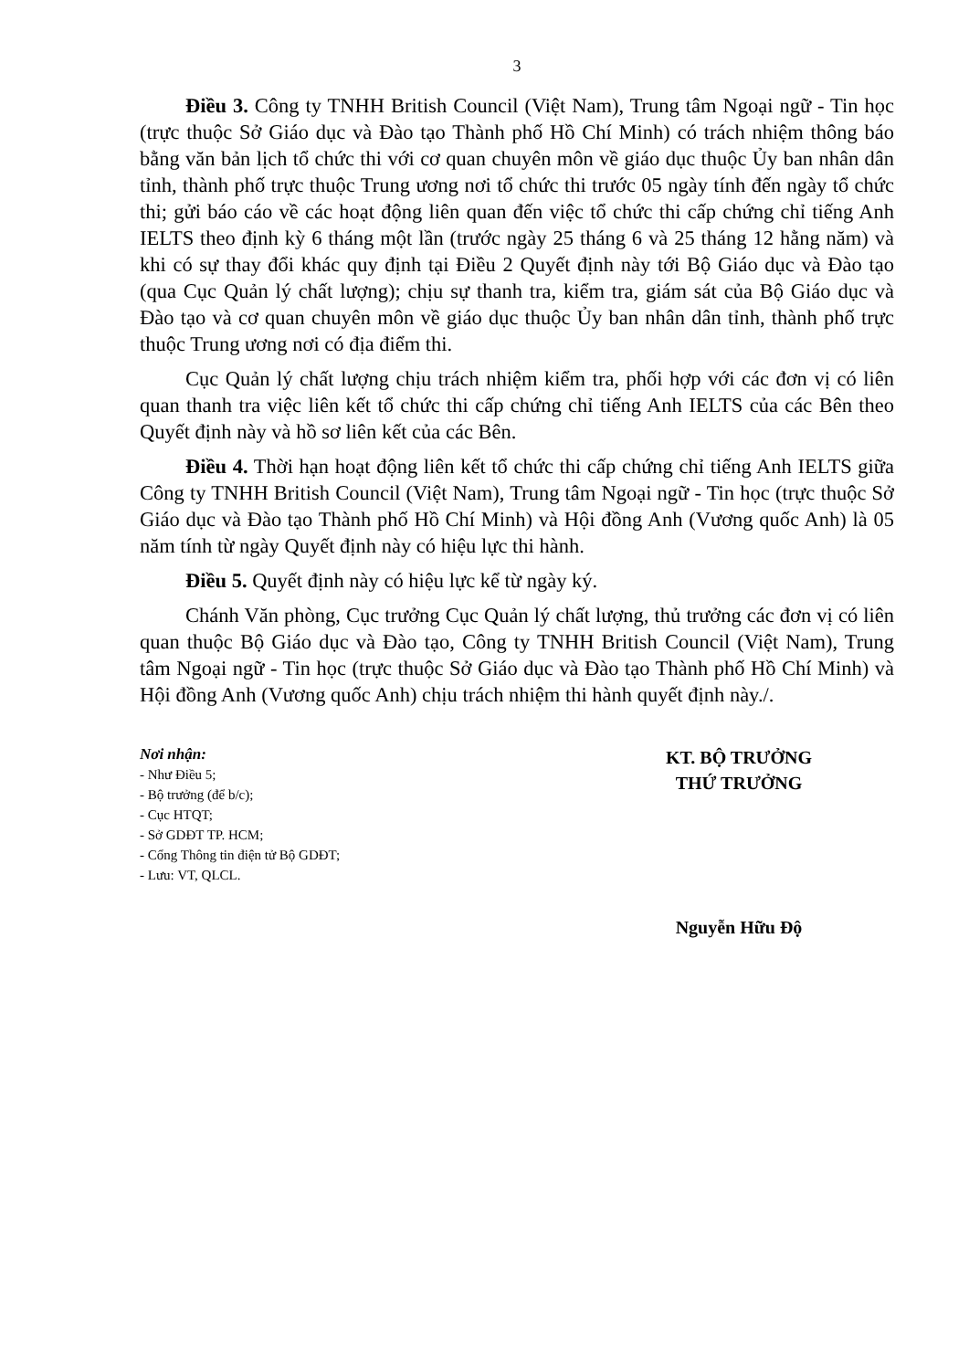3
Điều 3. Công ty TNHH British Council (Việt Nam), Trung tâm Ngoại ngữ - Tin học (trực thuộc Sở Giáo dục và Đào tạo Thành phố Hồ Chí Minh) có trách nhiệm thông báo bằng văn bản lịch tổ chức thi với cơ quan chuyên môn về giáo dục thuộc Ủy ban nhân dân tỉnh, thành phố trực thuộc Trung ương nơi tổ chức thi trước 05 ngày tính đến ngày tổ chức thi; gửi báo cáo về các hoạt động liên quan đến việc tổ chức thi cấp chứng chỉ tiếng Anh IELTS theo định kỳ 6 tháng một lần (trước ngày 25 tháng 6 và 25 tháng 12 hằng năm) và khi có sự thay đổi khác quy định tại Điều 2 Quyết định này tới Bộ Giáo dục và Đào tạo (qua Cục Quản lý chất lượng); chịu sự thanh tra, kiểm tra, giám sát của Bộ Giáo dục và Đào tạo và cơ quan chuyên môn về giáo dục thuộc Ủy ban nhân dân tỉnh, thành phố trực thuộc Trung ương nơi có địa điểm thi.
Cục Quản lý chất lượng chịu trách nhiệm kiểm tra, phối hợp với các đơn vị có liên quan thanh tra việc liên kết tổ chức thi cấp chứng chỉ tiếng Anh IELTS của các Bên theo Quyết định này và hồ sơ liên kết của các Bên.
Điều 4. Thời hạn hoạt động liên kết tổ chức thi cấp chứng chỉ tiếng Anh IELTS giữa Công ty TNHH British Council (Việt Nam), Trung tâm Ngoại ngữ - Tin học (trực thuộc Sở Giáo dục và Đào tạo Thành phố Hồ Chí Minh) và Hội đồng Anh (Vương quốc Anh) là 05 năm tính từ ngày Quyết định này có hiệu lực thi hành.
Điều 5. Quyết định này có hiệu lực kể từ ngày ký.
Chánh Văn phòng, Cục trưởng Cục Quản lý chất lượng, thủ trưởng các đơn vị có liên quan thuộc Bộ Giáo dục và Đào tạo, Công ty TNHH British Council (Việt Nam), Trung tâm Ngoại ngữ - Tin học (trực thuộc Sở Giáo dục và Đào tạo Thành phố Hồ Chí Minh) và Hội đồng Anh (Vương quốc Anh) chịu trách nhiệm thi hành quyết định này./.
Nơi nhận:
- Như Điều 5;
- Bộ trưởng (để b/c);
- Cục HTQT;
- Sở GDĐT TP. HCM;
- Cổng Thông tin điện tử Bộ GDĐT;
- Lưu: VT, QLCL.
KT. BỘ TRƯỞNG
THỨ TRƯỞNG
Nguyễn Hữu Độ